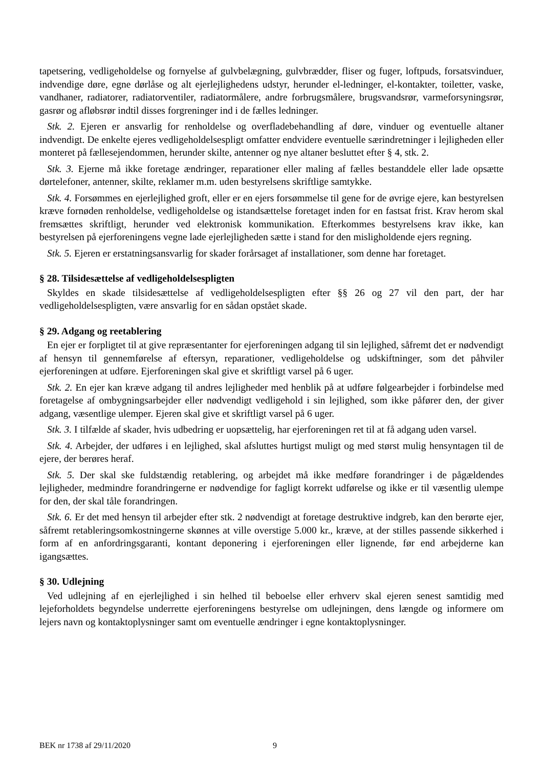tapetsering, vedligeholdelse og fornyelse af gulvbelægning, gulvbrædder, fliser og fuger, loftpuds, forsatsvinduer, indvendige døre, egne dørlåse og alt ejerlejlighedens udstyr, herunder el-ledninger, el-kontakter, toiletter, vaske, vandhaner, radiatorer, radiatorventiler, radiatormålere, andre forbrugsmålere, brugsvandsrør, varmeforsyningsrør, gasrør og afløbsrør indtil disses forgreninger ind i de fælles ledninger.
Stk. 2. Ejeren er ansvarlig for renholdelse og overfladebehandling af døre, vinduer og eventuelle altaner indvendigt. De enkelte ejeres vedligeholdelsespligt omfatter endvidere eventuelle særindretninger i lejligheden eller monteret på fællesejendommen, herunder skilte, antenner og nye altaner besluttet efter § 4, stk. 2.
Stk. 3. Ejerne må ikke foretage ændringer, reparationer eller maling af fælles bestanddele eller lade opsætte dørtelefoner, antenner, skilte, reklamer m.m. uden bestyrelsens skriftlige samtykke.
Stk. 4. Forsømmes en ejerlejlighed groft, eller er en ejers forsømmelse til gene for de øvrige ejere, kan bestyrelsen kræve fornøden renholdelse, vedligeholdelse og istandsættelse foretaget inden for en fastsat frist. Krav herom skal fremsættes skriftligt, herunder ved elektronisk kommunikation. Efterkommes bestyrelsens krav ikke, kan bestyrelsen på ejerforeningens vegne lade ejerlejligheden sætte i stand for den misligholdende ejers regning.
Stk. 5. Ejeren er erstatningsansvarlig for skader forårsaget af installationer, som denne har foretaget.
§ 28. Tilsidesættelse af vedligeholdelsespligten
Skyldes en skade tilsidesættelse af vedligeholdelsespligten efter §§ 26 og 27 vil den part, der har vedligeholdelsespligten, være ansvarlig for en sådan opstået skade.
§ 29. Adgang og reetablering
En ejer er forpligtet til at give repræsentanter for ejerforeningen adgang til sin lejlighed, såfremt det er nødvendigt af hensyn til gennemførelse af eftersyn, reparationer, vedligeholdelse og udskiftninger, som det påhviler ejerforeningen at udføre. Ejerforeningen skal give et skriftligt varsel på 6 uger.
Stk. 2. En ejer kan kræve adgang til andres lejligheder med henblik på at udføre følgearbejder i forbindelse med foretagelse af ombygningsarbejder eller nødvendigt vedligehold i sin lejlighed, som ikke påfører den, der giver adgang, væsentlige ulemper. Ejeren skal give et skriftligt varsel på 6 uger.
Stk. 3. I tilfælde af skader, hvis udbedring er uopsættelig, har ejerforeningen ret til at få adgang uden varsel.
Stk. 4. Arbejder, der udføres i en lejlighed, skal afsluttes hurtigst muligt og med størst mulig hensyntagen til de ejere, der berøres heraf.
Stk. 5. Der skal ske fuldstændig retablering, og arbejdet må ikke medføre forandringer i de pågældendes lejligheder, medmindre forandringerne er nødvendige for fagligt korrekt udførelse og ikke er til væsentlig ulempe for den, der skal tåle forandringen.
Stk. 6. Er det med hensyn til arbejder efter stk. 2 nødvendigt at foretage destruktive indgreb, kan den berørte ejer, såfremt retableringsomkostningerne skønnes at ville overstige 5.000 kr., kræve, at der stilles passende sikkerhed i form af en anfordringsgaranti, kontant deponering i ejerforeningen eller lignende, før end arbejderne kan igangsættes.
§ 30. Udlejning
Ved udlejning af en ejerlejlighed i sin helhed til beboelse eller erhverv skal ejeren senest samtidig med lejeforholdets begyndelse underrette ejerforeningens bestyrelse om udlejningen, dens længde og informere om lejers navn og kontaktoplysninger samt om eventuelle ændringer i egne kontaktoplysninger.
BEK nr 1738 af 29/11/2020 9